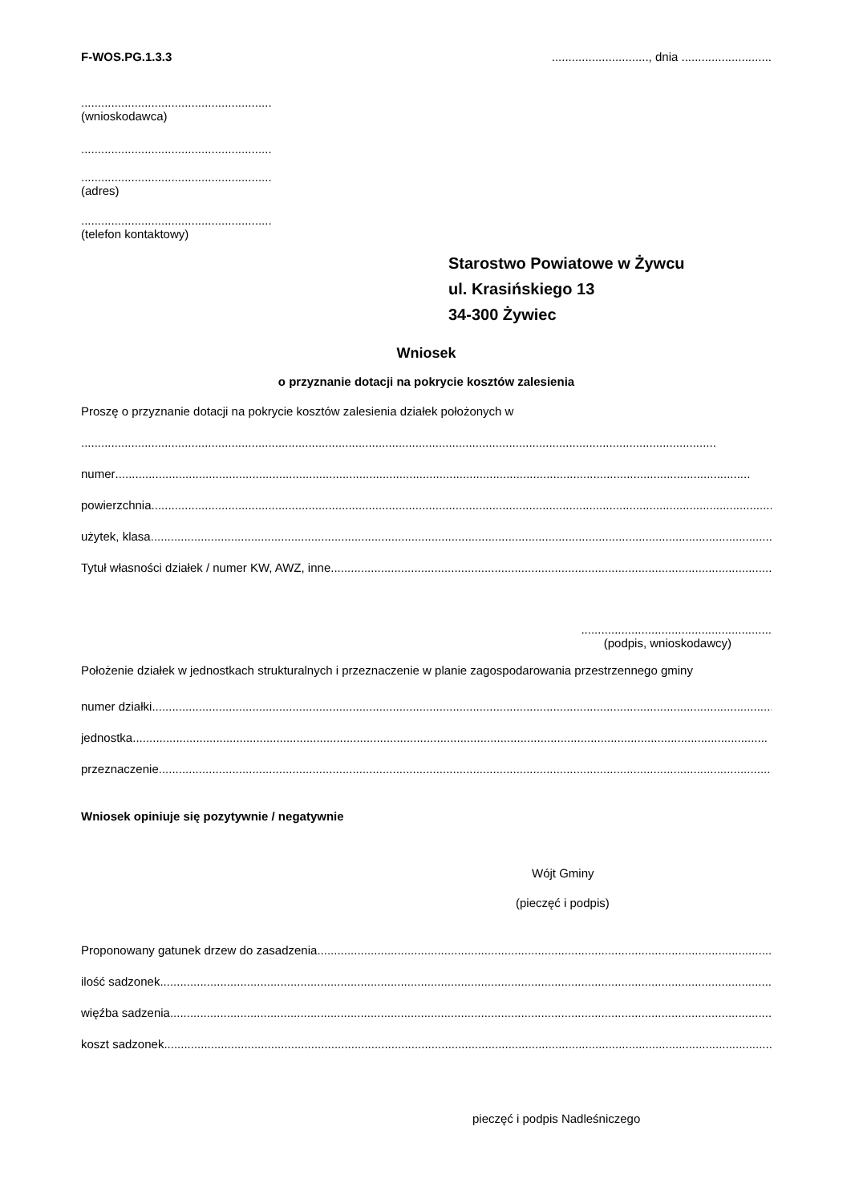F-WOS.PG.1.3.3 ............................., dnia ...........................
.........................................................
(wnioskodawca)
.........................................................
.........................................................
(adres)
.........................................................
(telefon kontaktowy)
Starostwo Powiatowe w Żywcu
ul. Krasińskiego 13
34-300 Żywiec
Wniosek
o przyznanie dotacji na pokrycie kosztów zalesienia
Proszę o przyznanie dotacji na pokrycie kosztów zalesienia działek położonych w
..............................................................................................................................................................................................
numer..............................................................................................................................................................................................
powierzchnia ..............................................................................................................................................................................................
użytek, klasa ..............................................................................................................................................................................................
Tytuł własności działek / numer KW, AWZ, inne..............................................................................................................................................................................................
.........................................................
(podpis, wnioskodawcy)
Położenie działek w jednostkach strukturalnych i przeznaczenie w planie zagospodarowania przestrzennego gminy
numer działki..............................................................................................................................................................................................
jednostka..............................................................................................................................................................................................
przeznaczenie ..............................................................................................................................................................................................
Wniosek opiniuje się pozytywnie / negatywnie
Wójt Gminy
(pieczęć i podpis)
Proponowany gatunek drzew do zasadzenia ..............................................................................................................................................................................................
ilość sadzonek..............................................................................................................................................................................................
więźba sadzenia..............................................................................................................................................................................................
koszt sadzonek..............................................................................................................................................................................................
pieczęć i podpis Nadleśniczego